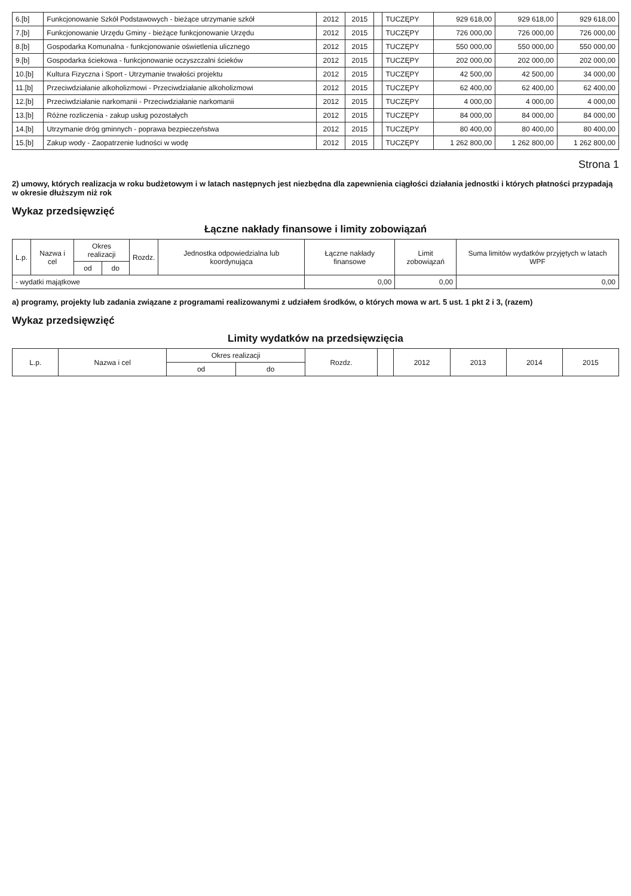| 6.[b] | Funkcjonowanie Szkół Podstawowych - bieżące utrzymanie szkół | 2012 | 2015 | | TUCZĘPY | 929 618,00 | 929 618,00 | 929 618,00 |
| 7.[b] | Funkcjonowanie Urzędu Gminy - bieżące funkcjonowanie Urzędu | 2012 | 2015 | | TUCZĘPY | 726 000,00 | 726 000,00 | 726 000,00 |
| 8.[b] | Gospodarka Komunalna - funkcjonowanie oświetlenia ulicznego | 2012 | 2015 | | TUCZĘPY | 550 000,00 | 550 000,00 | 550 000,00 |
| 9.[b] | Gospodarka ściekowa - funkcjonowanie oczyszczalni ścieków | 2012 | 2015 | | TUCZĘPY | 202 000,00 | 202 000,00 | 202 000,00 |
| 10.[b] | Kultura Fizyczna i Sport - Utrzymanie trwałości projektu | 2012 | 2015 | | TUCZĘPY | 42 500,00 | 42 500,00 | 34 000,00 |
| 11.[b] | Przeciwdziałanie alkoholizmowi - Przeciwdziałanie alkoholizmowi | 2012 | 2015 | | TUCZĘPY | 62 400,00 | 62 400,00 | 62 400,00 |
| 12.[b] | Przeciwdziałanie narkomanii - Przeciwdziałanie narkomanii | 2012 | 2015 | | TUCZĘPY | 4 000,00 | 4 000,00 | 4 000,00 |
| 13.[b] | Różne rozliczenia - zakup usług pozostałych | 2012 | 2015 | | TUCZĘPY | 84 000,00 | 84 000,00 | 84 000,00 |
| 14.[b] | Utrzymanie dróg gminnych - poprawa bezpieczeństwa | 2012 | 2015 | | TUCZĘPY | 80 400,00 | 80 400,00 | 80 400,00 |
| 15.[b] | Zakup wody - Zaopatrzenie ludności w wodę | 2012 | 2015 | | TUCZĘPY | 1 262 800,00 | 1 262 800,00 | 1 262 800,00 |
Strona 1
2) umowy, których realizacja w roku budżetowym i w latach następnych jest niezbędna dla zapewnienia ciągłości działania jednostki i których płatności przypadają w okresie dłuższym niż rok
Wykaz przedsięwzięć
Łączne nakłady finansowe i limity zobowiązań
| L.p. | Nazwa i cel | Okres realizacji | | Rozdz. | Jednostka odpowiedzialna lub koordynująca | Łączne nakłady finansowe | Limit zobowiązań | Suma limitów wydatków przyjętych w latach WPF |
| --- | --- | --- | --- | --- | --- | --- | --- | --- |
| | | od | do | | | | | |
| - wydatki majątkowe | | | | | | 0,00 | 0,00 | 0,00 |
a) programy, projekty lub zadania związane z programami realizowanymi z udziałem środków, o których mowa w art. 5 ust. 1 pkt 2 i 3, (razem)
Wykaz przedsięwzięć
Limity wydatków na przedsięwzięcia
| L.p. | Nazwa i cel | Okres realizacji | | Rozdz. | | 2012 | 2013 | 2014 | 2015 |
| --- | --- | --- | --- | --- | --- | --- | --- | --- | --- |
| | | od | do | | | | | | |